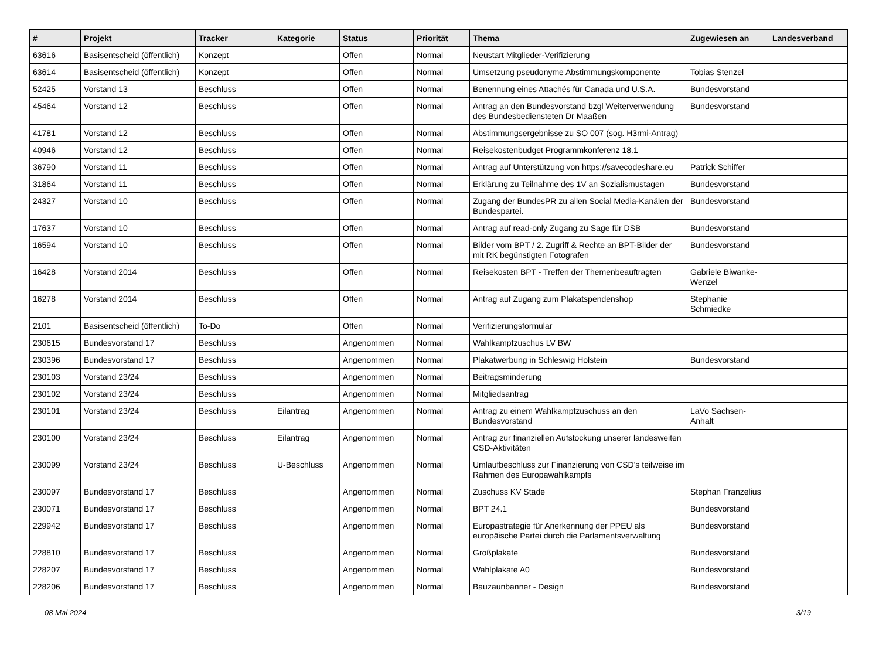| # | Projekt | Tracker | Kategorie | Status | Priorität | Thema | Zugewiesen an | Landesverband |
| --- | --- | --- | --- | --- | --- | --- | --- | --- |
| 63616 | Basisentscheid (öffentlich) | Konzept | | Offen | Normal | Neustart Mitglieder-Verifizierung | | |
| 63614 | Basisentscheid (öffentlich) | Konzept | | Offen | Normal | Umsetzung pseudonyme Abstimmungskomponente | Tobias Stenzel | |
| 52425 | Vorstand 13 | Beschluss | | Offen | Normal | Benennung eines Attachés für Canada und U.S.A. | Bundesvorstand | |
| 45464 | Vorstand 12 | Beschluss | | Offen | Normal | Antrag an den Bundesvorstand bzgl Weiterverwendung des Bundesbediensteten Dr Maaßen | Bundesvorstand | |
| 41781 | Vorstand 12 | Beschluss | | Offen | Normal | Abstimmungsergebnisse zu SO 007 (sog. H3rmi-Antrag) | | |
| 40946 | Vorstand 12 | Beschluss | | Offen | Normal | Reisekostenbudget Programmkonferenz 18.1 | | |
| 36790 | Vorstand 11 | Beschluss | | Offen | Normal | Antrag auf Unterstützung von https://savecodeshare.eu | Patrick Schiffer | |
| 31864 | Vorstand 11 | Beschluss | | Offen | Normal | Erklärung zu Teilnahme des 1V an Sozialismustagen | Bundesvorstand | |
| 24327 | Vorstand 10 | Beschluss | | Offen | Normal | Zugang der BundesPR zu allen Social Media-Kanälen der Bundespartei. | Bundesvorstand | |
| 17637 | Vorstand 10 | Beschluss | | Offen | Normal | Antrag auf read-only Zugang zu Sage für DSB | Bundesvorstand | |
| 16594 | Vorstand 10 | Beschluss | | Offen | Normal | Bilder vom BPT / 2. Zugriff & Rechte an BPT-Bilder der mit RK begünstigten Fotografen | Bundesvorstand | |
| 16428 | Vorstand 2014 | Beschluss | | Offen | Normal | Reisekosten BPT - Treffen der Themenbeauftragten | Gabriele Biwanke-Wenzel | |
| 16278 | Vorstand 2014 | Beschluss | | Offen | Normal | Antrag auf Zugang zum Plakatspendenshop | Stephanie Schmiedke | |
| 2101 | Basisentscheid (öffentlich) | To-Do | | Offen | Normal | Verifizierungsformular | | |
| 230615 | Bundesvorstand 17 | Beschluss | | Angenommen | Normal | Wahlkampfzuschus LV BW | | |
| 230396 | Bundesvorstand 17 | Beschluss | | Angenommen | Normal | Plakatwerbung in Schleswig Holstein | Bundesvorstand | |
| 230103 | Vorstand 23/24 | Beschluss | | Angenommen | Normal | Beitragsminderung | | |
| 230102 | Vorstand 23/24 | Beschluss | | Angenommen | Normal | Mitgliedsantrag | | |
| 230101 | Vorstand 23/24 | Beschluss | Eilantrag | Angenommen | Normal | Antrag zu einem Wahlkampfzuschuss an den Bundesvorstand | LaVo Sachsen-Anhalt | |
| 230100 | Vorstand 23/24 | Beschluss | Eilantrag | Angenommen | Normal | Antrag zur finanziellen Aufstockung unserer landesweiten CSD-Aktivitäten | | |
| 230099 | Vorstand 23/24 | Beschluss | U-Beschluss | Angenommen | Normal | Umlaufbeschluss zur Finanzierung von CSD's teilweise im Rahmen des Europawahlkampfs | | |
| 230097 | Bundesvorstand 17 | Beschluss | | Angenommen | Normal | Zuschuss KV Stade | Stephan Franzelius | |
| 230071 | Bundesvorstand 17 | Beschluss | | Angenommen | Normal | BPT 24.1 | Bundesvorstand | |
| 229942 | Bundesvorstand 17 | Beschluss | | Angenommen | Normal | Europastrategie für Anerkennung der PPEU als europäische Partei durch die Parlamentsverwaltung | Bundesvorstand | |
| 228810 | Bundesvorstand 17 | Beschluss | | Angenommen | Normal | Großplakate | Bundesvorstand | |
| 228207 | Bundesvorstand 17 | Beschluss | | Angenommen | Normal | Wahlplakate A0 | Bundesvorstand | |
| 228206 | Bundesvorstand 17 | Beschluss | | Angenommen | Normal | Bauzaunbanner - Design | Bundesvorstand | |
08 Mai 2024 3/19